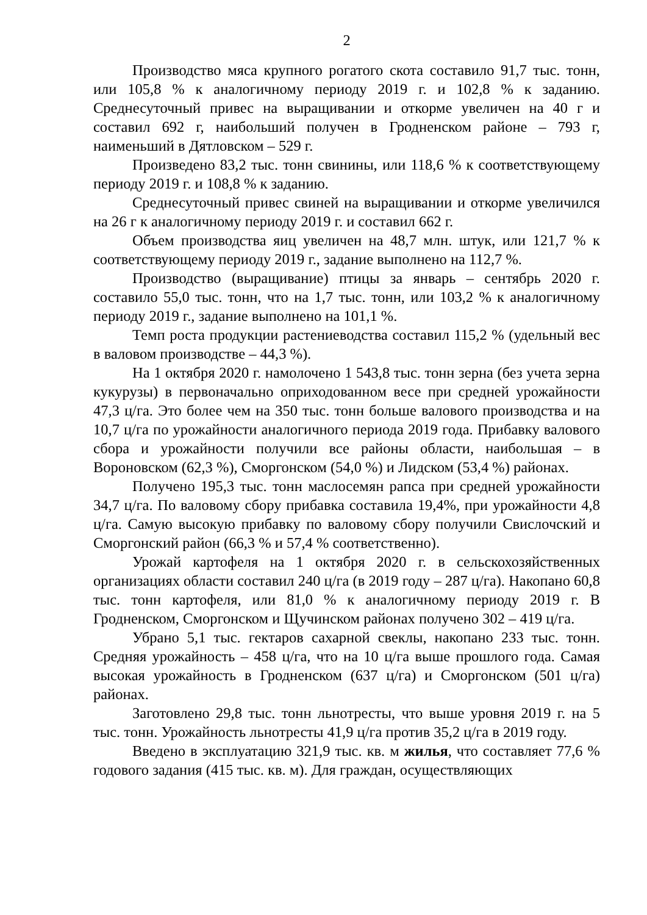2
Производство мяса крупного рогатого скота составило 91,7 тыс. тонн, или 105,8 % к аналогичному периоду 2019 г. и 102,8 % к заданию. Среднесуточный привес на выращивании и откорме увеличен на 40 г и составил 692 г, наибольший получен в Гродненском районе – 793 г, наименьший в Дятловском – 529 г.
Произведено 83,2 тыс. тонн свинины, или 118,6 % к соответствующему периоду 2019 г. и 108,8 % к заданию.
Среднесуточный привес свиней на выращивании и откорме увеличился на 26 г к аналогичному периоду 2019 г. и составил 662 г.
Объем производства яиц увеличен на 48,7 млн. штук, или 121,7 % к соответствующему периоду 2019 г., задание выполнено на 112,7 %.
Производство (выращивание) птицы за январь – сентябрь 2020 г. составило 55,0 тыс. тонн, что на 1,7 тыс. тонн, или 103,2 % к аналогичному периоду 2019 г., задание выполнено на 101,1 %.
Темп роста продукции растениеводства составил 115,2 % (удельный вес в валовом производстве – 44,3 %).
На 1 октября 2020 г. намолочено 1 543,8 тыс. тонн зерна (без учета зерна кукурузы) в первоначально оприходованном весе при средней урожайности 47,3 ц/га. Это более чем на 350 тыс. тонн больше валового производства и на 10,7 ц/га по урожайности аналогичного периода 2019 года. Прибавку валового сбора и урожайности получили все районы области, наибольшая – в Вороновском (62,3 %), Сморгонском (54,0 %) и Лидском (53,4 %) районах.
Получено 195,3 тыс. тонн маслосемян рапса при средней урожайности 34,7 ц/га. По валовому сбору прибавка составила 19,4%, при урожайности 4,8 ц/га. Самую высокую прибавку по валовому сбору получили Свислочский и Сморгонский район (66,3 % и 57,4 % соответственно).
Урожай картофеля на 1 октября 2020 г. в сельскохозяйственных организациях области составил 240 ц/га (в 2019 году – 287 ц/га). Накопано 60,8 тыс. тонн картофеля, или 81,0 % к аналогичному периоду 2019 г. В Гродненском, Сморгонском и Щучинском районах получено 302 – 419 ц/га.
Убрано 5,1 тыс. гектаров сахарной свеклы, накопано 233 тыс. тонн. Средняя урожайность – 458 ц/га, что на 10 ц/га выше прошлого года. Самая высокая урожайность в Гродненском (637 ц/га) и Сморгонском (501 ц/га) районах.
Заготовлено 29,8 тыс. тонн льнотресты, что выше уровня 2019 г. на 5 тыс. тонн. Урожайность льнотресты 41,9 ц/га против 35,2 ц/га в 2019 году.
Введено в эксплуатацию 321,9 тыс. кв. м жилья, что составляет 77,6 % годового задания (415 тыс. кв. м). Для граждан, осуществляющих